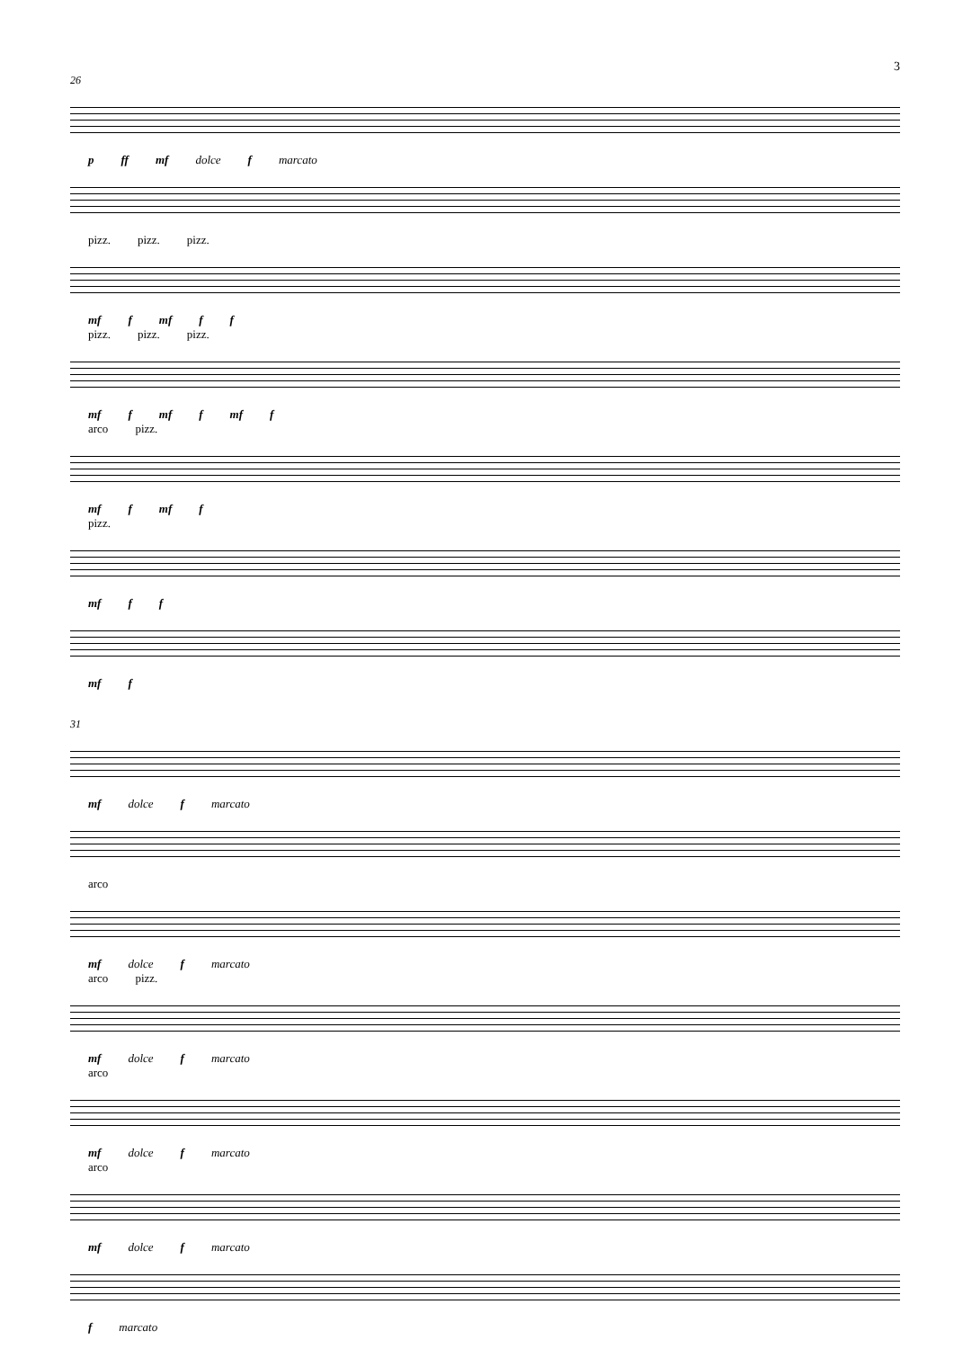3
26
p ff mf dolce f marcato
pizz. pizz. pizz.
mf f mf f f
pizz. pizz. pizz.
mf f mf f mf f
arco pizz.
mf f mf f
pizz.
mf f f
mf f
31
mf dolce f marcato
arco
mf dolce f marcato
arco pizz.
mf dolce f marcato
arco
mf dolce f marcato
arco
mf dolce f marcato
f marcato